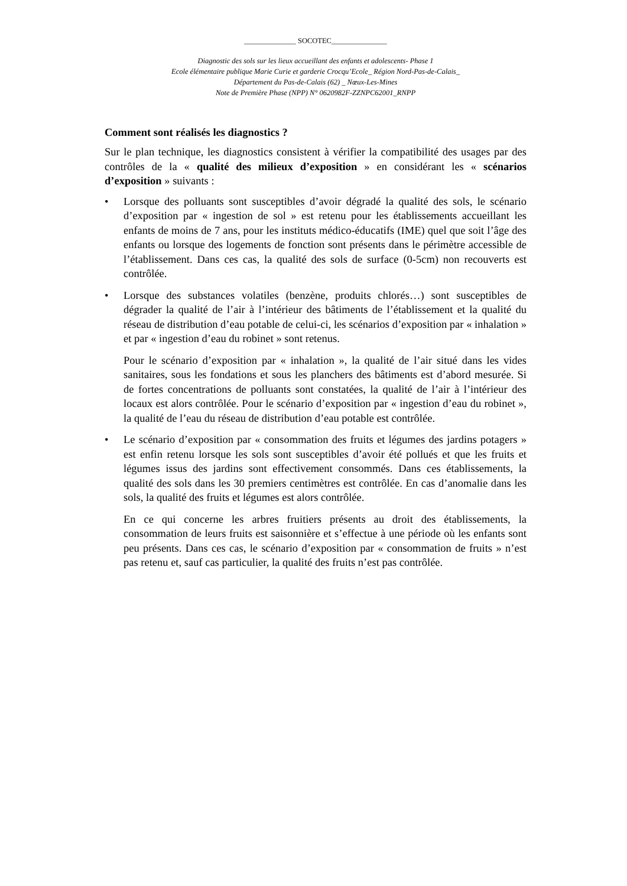______________ SOCOTEC_______________
Diagnostic des sols sur les lieux accueillant des enfants et adolescents- Phase 1
Ecole élémentaire publique Marie Curie et garderie Crocqu’Ecole_ Région Nord-Pas-de-Calais_
Département du Pas-de-Calais (62) _ Nœux-Les-Mines
Note de Première Phase (NPP) N° 0620982F-ZZNPC62001_RNPP
Comment sont réalisés les diagnostics ?
Sur le plan technique, les diagnostics consistent à vérifier la compatibilité des usages par des contrôles de la « qualité des milieux d’exposition » en considérant les « scénarios d’exposition » suivants :
•
Lorsque des polluants sont susceptibles d’avoir dégradé la qualité des sols, le scénario d’exposition par « ingestion de sol » est retenu pour les établissements accueillant les enfants de moins de 7 ans, pour les instituts médico-éducatifs (IME) quel que soit l’âge des enfants ou lorsque des logements de fonction sont présents dans le périmètre accessible de l’établissement. Dans ces cas, la qualité des sols de surface (0-5cm) non recouverts est contrôlée.
•
Lorsque des substances volatiles (benzène, produits chlorés…) sont susceptibles de dégrader la qualité de l’air à l’intérieur des bâtiments de l’établissement et la qualité du réseau de distribution d’eau potable de celui-ci, les scénarios d’exposition par « inhalation » et par « ingestion d’eau du robinet » sont retenus.
Pour le scénario d’exposition par « inhalation », la qualité de l’air situé dans les vides sanitaires, sous les fondations et sous les planchers des bâtiments est d’abord mesurée. Si de fortes concentrations de polluants sont constatées, la qualité de l’air à l’intérieur des locaux est alors contrôlée. Pour le scénario d’exposition par « ingestion d’eau du robinet », la qualité de l’eau du réseau de distribution d’eau potable est contrôlée.
•
Le scénario d’exposition par « consommation des fruits et légumes des jardins potagers » est enfin retenu lorsque les sols sont susceptibles d’avoir été pollués et que les fruits et légumes issus des jardins sont effectivement consommés. Dans ces établissements, la qualité des sols dans les 30 premiers centimètres est contrôlée. En cas d’anomalie dans les sols, la qualité des fruits et légumes est alors contrôlée.
En ce qui concerne les arbres fruitiers présents au droit des établissements, la consommation de leurs fruits est saisonnière et s’effectue à une période où les enfants sont peu présents. Dans ces cas, le scénario d’exposition par « consommation de fruits » n’est pas retenu et, sauf cas particulier, la qualité des fruits n’est pas contrôlée.